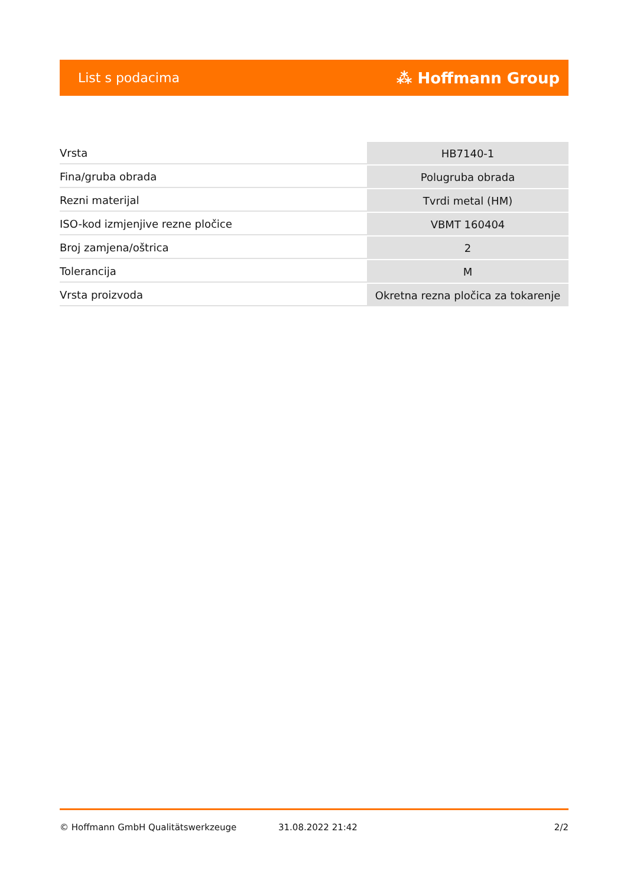List s podacima ⁂ Hoffmann Group
| Vrsta | HB7140-1 |
| Fina/gruba obrada | Polugruba obrada |
| Rezni materijal | Tvrdi metal (HM) |
| ISO-kod izmjenjive rezne pločice | VBMT 160404 |
| Broj zamjena/oštrica | 2 |
| Tolerancija | M |
| Vrsta proizvoda | Okretna rezna pločica za tokarenje |
© Hoffmann GmbH Qualitätswerkzeuge 31.08.2022 21:42 2/2